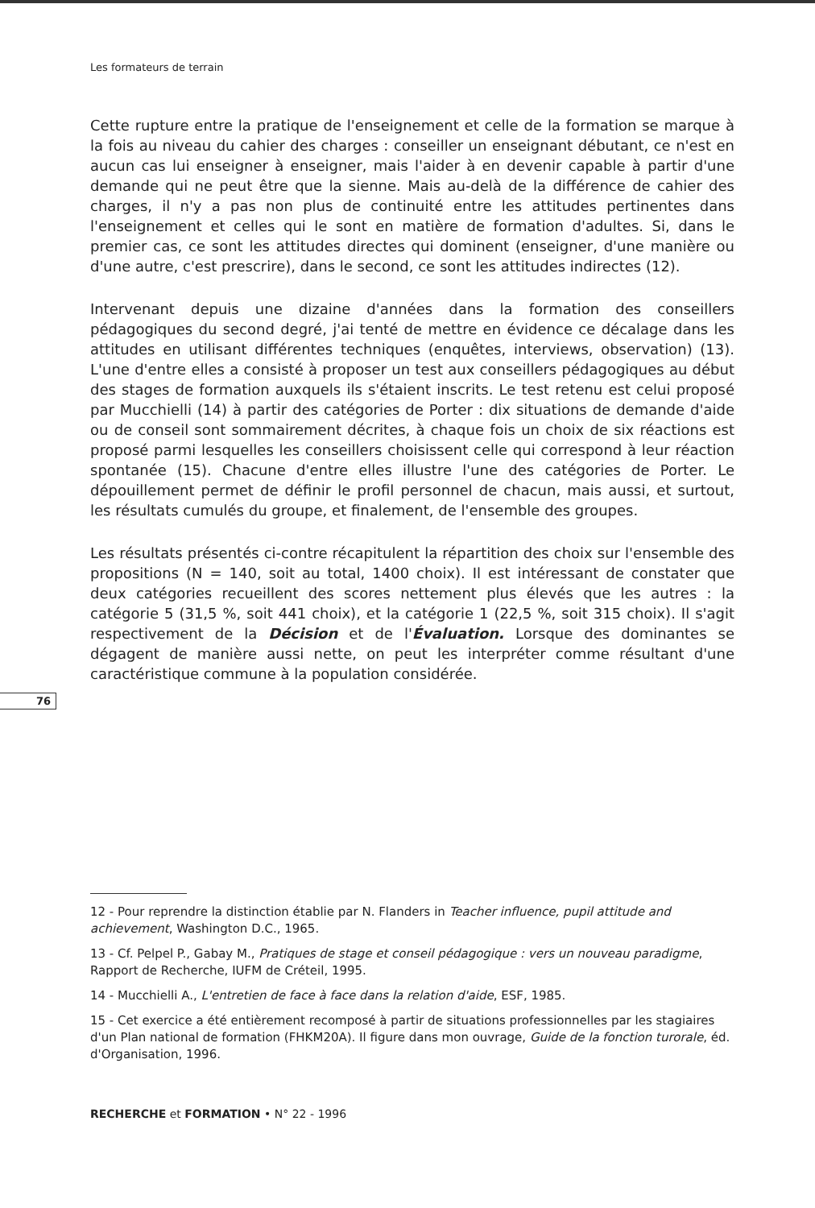Les formateurs de terrain
Cette rupture entre la pratique de l'enseignement et celle de la formation se marque à la fois au niveau du cahier des charges : conseiller un enseignant débutant, ce n'est en aucun cas lui enseigner à enseigner, mais l'aider à en devenir capable à partir d'une demande qui ne peut être que la sienne. Mais au-delà de la différence de cahier des charges, il n'y a pas non plus de continuité entre les attitudes pertinentes dans l'enseignement et celles qui le sont en matière de formation d'adultes. Si, dans le premier cas, ce sont les attitudes directes qui dominent (enseigner, d'une manière ou d'une autre, c'est prescrire), dans le second, ce sont les attitudes indirectes (12).
Intervenant depuis une dizaine d'années dans la formation des conseillers pédagogiques du second degré, j'ai tenté de mettre en évidence ce décalage dans les attitudes en utilisant différentes techniques (enquêtes, interviews, observation) (13). L'une d'entre elles a consisté à proposer un test aux conseillers pédagogiques au début des stages de formation auxquels ils s'étaient inscrits. Le test retenu est celui proposé par Mucchielli (14) à partir des catégories de Porter : dix situations de demande d'aide ou de conseil sont sommairement décrites, à chaque fois un choix de six réactions est proposé parmi lesquelles les conseillers choisissent celle qui correspond à leur réaction spontanée (15). Chacune d'entre elles illustre l'une des catégories de Porter. Le dépouillement permet de définir le profil personnel de chacun, mais aussi, et surtout, les résultats cumulés du groupe, et finalement, de l'ensemble des groupes.
Les résultats présentés ci-contre récapitulent la répartition des choix sur l'ensemble des propositions (N = 140, soit au total, 1400 choix). Il est intéressant de constater que deux catégories recueillent des scores nettement plus élevés que les autres : la catégorie 5 (31,5 %, soit 441 choix), et la catégorie 1 (22,5 %, soit 315 choix). Il s'agit respectivement de la Décision et de l'Évaluation. Lorsque des dominantes se dégagent de manière aussi nette, on peut les interpréter comme résultant d'une caractéristique commune à la population considérée.
76
12 - Pour reprendre la distinction établie par N. Flanders in Teacher influence, pupil attitude and achievement, Washington D.C., 1965.
13 - Cf. Pelpel P., Gabay M., Pratiques de stage et conseil pédagogique : vers un nouveau paradigme, Rapport de Recherche, IUFM de Créteil, 1995.
14 - Mucchielli A., L'entretien de face à face dans la relation d'aide, ESF, 1985.
15 - Cet exercice a été entièrement recomposé à partir de situations professionnelles par les stagiaires d'un Plan national de formation (FHKM20A). Il figure dans mon ouvrage, Guide de la fonction turorale, éd. d'Organisation, 1996.
RECHERCHE et FORMATION • N° 22 - 1996